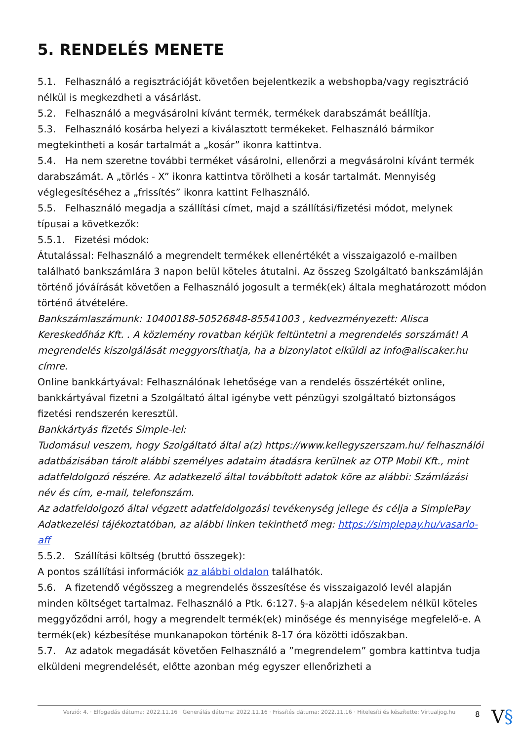5. RENDELÉS MENETE
5.1. Felhasználó a regisztrációját követően bejelentkezik a webshopba/vagy regisztráció nélkül is megkezdheti a vásárlást.
5.2. Felhasználó a megvásárolni kívánt termék, termékek darabszámát beállítja.
5.3. Felhasználó kosárba helyezi a kiválasztott termékeket. Felhasználó bármikor megtekintheti a kosár tartalmát a „kosár” ikonra kattintva.
5.4. Ha nem szeretne további terméket vásárolni, ellenőrzi a megvásárolni kívánt termék darabszámát. A „törlés - X” ikonra kattintva törölheti a kosár tartalmát. Mennyiség véglegesítéséhez a „frissítés” ikonra kattint Felhasználó.
5.5. Felhasználó megadja a szállítási címet, majd a szállítási/fizetési módot, melynek típusai a következők:
5.5.1. Fizetési módok:
Átutalással: Felhasználó a megrendelt termékek ellenértékét a visszaigazoló e-mailben található bankszámlára 3 napon belül köteles átutalni. Az összeg Szolgáltató bankszámláján történő jóváírását követően a Felhasználó jogosult a termék(ek) általa meghatározott módon történő átvételére.
Bankszámlaszámunk: 10400188-50526848-85541003 , kedvezményezett: Alisca Kereskedőház Kft. . A közlemény rovatban kérjük feltüntetni a megrendelés sorszámát! A megrendelés kiszolgálását meggyorsíthatja, ha a bizonylatot elküldi az info@aliscaker.hu címre.
Online bankkártyával: Felhasználónak lehetősége van a rendelés összértékét online, bankkártyával fizetni a Szolgáltató által igénybe vett pénzügyi szolgáltató biztonságos fizetési rendszerén keresztül.
Bankkártyás fizetés Simple-lel:
Tudomásul veszem, hogy Szolgáltató által a(z) https://www.kellegyszerszam.hu/ felhasználói adatbázisában tárolt alábbi személyes adataim átadásra kerülnek az OTP Mobil Kft., mint adatfeldolgozó részére. Az adatkezelő által továbbított adatok köre az alábbi: Számlázási név és cím, e-mail, telefonszám.
Az adatfeldolgozó által végzett adatfeldolgozási tevékenység jellege és célja a SimplePay Adatkezelési tájékoztatóban, az alábbi linken tekinthető meg: https://simplepay.hu/vasarlo-aff
5.5.2. Szállítási költség (bruttó összegek):
A pontos szállítási információk az alábbi oldalon találhatók.
5.6. A fizetendő végösszeg a megrendelés összesítése és visszaigazoló levél alapján minden költséget tartalmaz. Felhasználó a Ptk. 6:127. §-a alapján késedelem nélkül köteles meggyőződni arról, hogy a megrendelt termék(ek) minősége és mennyisége megfelelő-e. A termék(ek) kézbesítése munkanapokon történik 8-17 óra közötti időszakban.
5.7. Az adatok megadását követően Felhasználó a ”megrendelem” gombra kattintva tudja elküldeni megrendelését, előtte azonban még egyszer ellenőrizheti a
Verzió: 4. · Elfogadás dátuma: 2022.11.16 · Generálás dátuma: 2022.11.16 · Frissítés dátuma: 2022.11.16 · Hitelesíti és készítette: Virtualjog.hu
8 V§